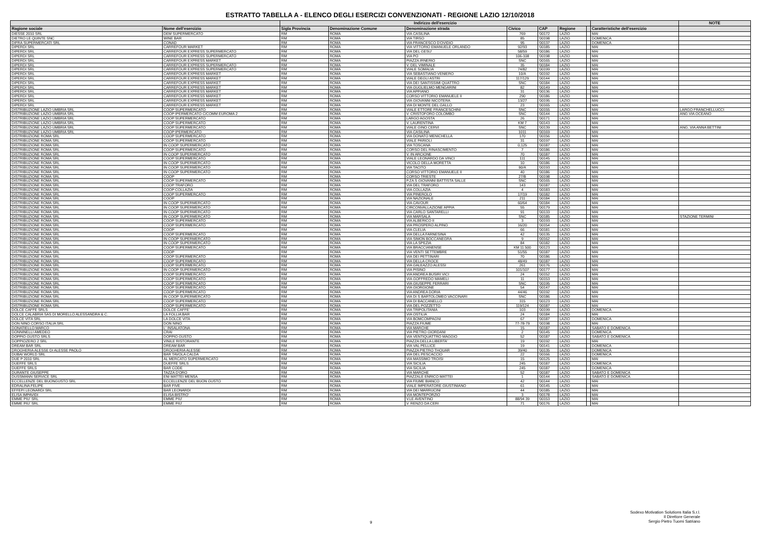ESTRATTO TABELLA A - ELENCO DEGLI ESERCIZI CONVENZIONATI - REGIONE LAZIO 12/10/2018
| | | Indirizzo dell'esercizio | | | | | | | | NOTE |
| --- | --- | --- | --- | --- | --- | --- | --- | --- | --- | --- |
| Ragione sociale | Nome dell'esercizio | Sigla Provincia | Denominazione Comune | Denominazione strada | Civico | CAP | Regione | | Caratteristiche dell'esercizio | |
| DIESSE 2010 SRL | DEM SUPERMERCATO | RM | ROMA | VIA CASILINA | 769 | '00172 | LAZIO | | MAI | |
| DIETRO LE QUINTE SNC | WINE BAR | RM | ROMA | VIA TIRSO | 85 | '00198 | LAZIO | | DOMENICA | |
| DIFRA SUPERMERCATI SRL | CONAD | RM | ROMA | VIA FRANCESCO D'OVIDIO | 95 | '00137 | LAZIO | | DOMENICA | |
| DIPERDI SRL | CARREFOUR MARKET | RM | ROMA | VIA VITTORIO EMANUELE ORLANDO | 92/93 | '00185 | LAZIO | | MAI | |
| DIPERDI SRL | CARREFOUR EXPRESS SUPERMERCATO | RM | ROMA | VIA DEL GESU' | 58/59 | '00186 | LAZIO | | MAI | |
| DIPERDI SRL | CARREFOUR EXPRESS SUPERMERCATO | RM | ROMA | VIA PO | 106-108 | '00198 | LAZIO | | MAI | |
| DIPERDI SRL | CARREFOUR EXPRESS MARKET | RM | ROMA | PIAZZA IRNERIO | SNC | '00165 | LAZIO | | MAI | |
| DIPERDI SRL | CARREFOUR EXPRESS SUPERMERCATO | RM | ROMA | V. DEL VIMINALE | 35 | '00184 | LAZIO | | MAI | |
| DIPERDI SRL | CARREFOUR EXPRESS SUPERMERCATO | RM | ROMA | VIALE SOMALIA | 74/82 | '00199 | LAZIO | | MAI | |
| DIPERDI SRL | CARREFOUR EXPRESS MARKET | RM | ROMA | VIA SEBASTIANO VENIERO | 10/A | '00192 | LAZIO | | MAI | |
| DIPERDI SRL | CARREFOUR EXPRESS MARKET | RM | ROMA | VIALE DEGLI ASTRI | 117/129 | '00144 | LAZIO | | MAI | |
| DIPERDI SRL | CARREFOUR EXPRESS MARKET | RM | ROMA | VIA DEI SANTISSIMI QUATTRO | SNC | '00184 | LAZIO | | MAI | |
| DIPERDI SRL | CARREFOUR EXPRESS MARKET | RM | ROMA | VIA GUGLIELMO MENGARINI | 82 | '00149 | LAZIO | | MAI | |
| DIPERDI SRL | CARREFOUR EXPRESS MARKET | RM | ROMA | VIA APPIANO | 31 | '00136 | LAZIO | | MAI | |
| DIPERDI SRL | CARREFOUR EXPRESS MARKET | RM | ROMA | CORSO VITTORIO EMANUELE II | 290 | '00186 | LAZIO | | MAI | |
| DIPERDI SRL | CARREFOUR EXPRESS MARKET | RM | ROMA | VIA GIOVANNI NICOTERA | 13/27 | '00195 | LAZIO | | MAI | |
| DIPERDI SRL | CARREFOUR EXPRESS MARKET | RM | ROMA | VIA DI MONTE DEL GALLO | 23 | '00165 | LAZIO | | MAI | |
| DISTRIBUZIONE LAZIO UMBRIA SRL | COOP SUPERMERCATO | RM | ROMA | VIALE ETTORE FRANCESCHINI | SNC | '00155 | LAZIO | | MAI | LARGO FRANCHELLUCCI |
| DISTRIBUZIONE LAZIO UMBRIA SRL | COOP IPERMERCATO C/COMM EUROMA 2 | RM | ROMA | V. CRISTOFORO COLOMBO | SNC | '00144 | LAZIO | | MAI | ANG VIA OCEANO |
| DISTRIBUZIONE LAZIO UMBRIA SRL | COOP SUPERMERCATO | RM | ROMA | LARGO AGOSTA | 26 | '00171 | LAZIO | | MAI | |
| DISTRIBUZIONE LAZIO UMBRIA SRL | COOP SUPERMERCATO | RM | ROMA | V. LAURENTINA | KM 7 | '00143 | LAZIO | | MAI | |
| DISTRIBUZIONE LAZIO UMBRIA SRL | COOP SUPERMERCATO | RM | ROMA | VIALE GINO CERVI | SNC | '00139 | LAZIO | | MAI | ANG. VIA ANNA BETTINI |
| DISTRIBUZIONE LAZIO UMBRIA SRL | COOP IPERMERCATO | RM | ROMA | VIA CASILINA | 1011 | '00169 | LAZIO | | MAI | |
| DISTRIBUZIONE ROMA SRL | COOP SUPERMERCATO | RM | ROMA | VIA DONATO MENICHELLA | 170 | '00156 | LAZIO | | MAI | |
| DISTRIBUZIONE ROMA SRL | COOP SUPERMERCATO | RM | ROMA | VIALE PARIOLI | 31 | '00197 | LAZIO | | MAI | |
| DISTRIBUZIONE ROMA SRL | IN COOP SUPERMERCATO | RM | ROMA | VIA TOSCANA | 0,125 | '00187 | LAZIO | | MAI | |
| DISTRIBUZIONE ROMA SRL | COOP SUPERMERCATO | RM | ROMA | CORSO DEL RINASCIMENTO | 7 | '00186 | LAZIO | | MAI | |
| DISTRIBUZIONE ROMA SRL | IN COOP SUPERMERCATO | RM | ROMA | V. IN ARCIONE | 70 | '00187 | LAZIO | | MAI | |
| DISTRIBUZIONE ROMA SRL | COOP SUPERMERCATO | RM | ROMA | VIALE LEONARDO DA VINCI | 111 | '00145 | LAZIO | | MAI | |
| DISTRIBUZIONE ROMA SRL | IN COOP SUPERMERCATO | RM | ROMA | VICOLO DELLA MORETTA | 10 | '00186 | LAZIO | | MAI | |
| DISTRIBUZIONE ROMA SRL | IN COOP SUPERMERCATO | RM | ROMA | VIA TACITO | 90/A | '00193 | LAZIO | | MAI | |
| DISTRIBUZIONE ROMA SRL | IN COOP SUPERMERCATO | RM | ROMA | CORSO VITTORIO EMANUELE II | 40 | '00186 | LAZIO | | MAI | |
| DISTRIBUZIONE ROMA SRL | COOP | RM | ROMA | CORSO TRIESTE | 27/B | '00198 | LAZIO | | MAI | |
| DISTRIBUZIONE ROMA SRL | COOP SUPERMERCATO | RM | ROMA | P.ZA S GIOVANNI BATTISTA SALLE | SNC | '00165 | LAZIO | | MAI | |
| DISTRIBUZIONE ROMA SRL | COOP TRAFORO | RM | ROMA | VIA DEL TRAFORO | 143 | '00187 | LAZIO | | MAI | |
| DISTRIBUZIONE ROMA SRL | COOP COLLAZIA | RM | ROMA | VIA COLLAZIA | 4 | '00183 | LAZIO | | MAI | |
| DISTRIBUZIONE ROMA SRL | COOP SUPERMERCATO | RM | ROMA | VIA PINEROLO | 17/19 | '00182 | LAZIO | | MAI | |
| DISTRIBUZIONE ROMA SRL | COOP | RM | ROMA | VIA NAZIONALE | 211 | '00184 | LAZIO | | MAI | |
| DISTRIBUZIONE ROMA SRL | IN COOP SUPERMERCATO | RM | ROMA | VIA CAVOUR | 60/64 | '00184 | LAZIO | | MAI | |
| DISTRIBUZIONE ROMA SRL | IN COOP SUPERMERCATO | RM | ROMA | CIRCONVALLAZIONE APPIA | 55 | '00179 | LAZIO | | MAI | |
| DISTRIBUZIONE ROMA SRL | IN COOP SUPERMERCATO | RM | ROMA | VIA CARLO SANTARELLI | 91 | '00133 | LAZIO | | MAI | |
| DISTRIBUZIONE ROMA SRL | IN COOP SUPERMERCATO | RM | ROMA | VIA MARSALA | SNC | '00185 | LAZIO | | MAI | STAZIONE TERMINI |
| DISTRIBUZIONE ROMA SRL | COOP SUPERMERCATO | RM | ROMA | VIA ALBERICO II | 3 | '00193 | LAZIO | | MAI | |
| DISTRIBUZIONE ROMA SRL | COOP SUPERMERCATO | RM | ROMA | VIA PROSPERO ALPINO | 16/20 | '00154 | LAZIO | | MAI | |
| DISTRIBUZIONE ROMA SRL | COOP | RM | ROMA | VIA CLELIA | 66 | '00181 | LAZIO | | MAI | |
| DISTRIBUZIONE ROMA SRL | COOP SUPERMERCATO | RM | ROMA | VIA DELLA FARNESINA | 42 | '00135 | LAZIO | | MAI | |
| DISTRIBUZIONE ROMA SRL | IN COOP SUPERMERCATO | RM | ROMA | VIA SIMON BOCCANEGRA | 9 | '00162 | LAZIO | | MAI | |
| DISTRIBUZIONE ROMA SRL | IN COOP SUPERMERCATO | RM | ROMA | VIA LA SPEZIA | 84 | '00182 | LAZIO | | MAI | |
| DISTRIBUZIONE ROMA SRL | COOP SUPERMERCATO | RM | ROMA | VIA BRACCIANENSE | KM 11.500 | '00123 | LAZIO | | MAI | |
| DISTRIBUZIONE ROMA SRL | COOP | RM | ROMA | VIA VENTI SETTEMBRE | 51/55 | '00187 | LAZIO | | MAI | |
| DISTRIBUZIONE ROMA SRL | COOP SUPERMERCATO | RM | ROMA | VIA DEI PETTINARI | 70 | '00186 | LAZIO | | MAI | |
| DISTRIBUZIONE ROMA SRL | COOP SUPERMERCATO | RM | ROMA | VIA DELLA CROCE | 48/49 | '00187 | LAZIO | | MAI | |
| DISTRIBUZIONE ROMA SRL | COOP SUPERMERCATO | RM | ROMA | VIA GALEAZZO ALESSI | 261 | '00176 | LAZIO | | MAI | |
| DISTRIBUZIONE ROMA SRL | IN COOP SUPERMERCATO | RM | ROMA | VIA PISINO | 101/107 | '00177 | LAZIO | | MAI | |
| DISTRIBUZIONE ROMA SRL | COOP SUPERMERCATO | RM | ROMA | VIA ANDREA BUSIRI VICI | 24 | '00152 | LAZIO | | MAI | |
| DISTRIBUZIONE ROMA SRL | COOP SUPERMERCATO | RM | ROMA | VIA GOFFREDO MAMELI | 11 | '00153 | LAZIO | | MAI | |
| DISTRIBUZIONE ROMA SRL | COOP SUPERMERCATO | RM | ROMA | VIA GIUSEPPE FERRARI | SNC | '00195 | LAZIO | | MAI | |
| DISTRIBUZIONE ROMA SRL | COOP SUPERMERCATO | RM | ROMA | VIA GIORGIONE | 54 | '00147 | LAZIO | | MAI | |
| DISTRIBUZIONE ROMA SRL | COOP SUPERMERCATO | RM | ROMA | VIA ANDREA DORIA | 44/46 | '00192 | LAZIO | | MAI | |
| DISTRIBUZIONE ROMA SRL | IN COOP SUPERMERCATO | RM | ROMA | VIA DI S BARTOLOMEO VACCINARI | SNC | '00186 | LAZIO | | MAI | |
| DISTRIBUZIONE ROMA SRL | COOP SUPERMERCATO | RM | ROMA | VIA DI BACCANELLO | 315 | '00123 | LAZIO | | MAI | |
| DISTRIBUZIONE ROMA SRL | COOP SUPERMERCATO | RM | ROMA | VIA DEL POZZETTO | 119/124 | '00187 | LAZIO | | MAI | |
| DOLCE CAFFE SRLS | DOLCE CAFFE' | RM | ROMA | VIA TRIPOLITANIA | 103 | '00199 | LAZIO | | DOMENICA | |
| DOLCE CALABRIA SAS DI MORELLO ALESSANDRA & C. | LA FOLLIA BAR | RM | ROMA | VIA OSTILIA | 24 | '00184 | LAZIO | | MAI | |
| DOLCE VITA SRL | LA DOLCE VITA | RM | ROMA | VIA BOMCOMPAGNI | 67 | '00187 | LAZIO | | DOMENICA | |
| DON NINO CORSO ITALIA SRL | DON NINO | RM | ROMA | PIAZZA FIUME | 77-78-79 | '00198 | LAZIO | | MAI | |
| DONATIELLO MARCO | L' INSALATONA | RM | ROMA | VIA MARCHE | 15 | '00187 | LAZIO | | SABATO E DOMENICA | |
| DONNINELLI AMEDEO | CRAI | RM | ROMA | VIA PIETRO GIORDANI | 2 | '00145 | LAZIO | | DOMENICA | |
| DOPPIO GUSTO SRLS | DOPPIO GUSTO | RM | ROMA | VIA VENTIQUATTRO MAGGIO | 52 | '00187 | LAZIO | | SABATO E DOMENICA | |
| DOPPIOZERO 2 SRL | VINILE RISTORANTE | RM | ROMA | PIAZZA DELLA LIBERTA' | 19 | '00192 | LAZIO | | MAI | |
| DREAM BAR SRL | DREAM BAR | RM | ROMA | VIA VAL PELLICE | 19 | '00141 | LAZIO | | DOMENICA | |
| DROGHERIA ALESSE DI ALESSE PAOLO | DROGHERIA ALESSE | RM | ROMA | PIAZZA PIETRO THOUAR | 39/40 | '00135 | LAZIO | | DOMENICA | |
| DUBAI WORLD SRL | BAR TAVOLA CALDA | RM | ROMA | VIA DEL PESCACCIO | 22 | '00166 | LAZIO | | DOMENICA | |
| DUE P 2010 SRL | AL MERCATO SUPERMERCATO | RM | ROMA | VIA MASSIMO TROISI | 15 | '00125 | LAZIO | | MAI | |
| DUEFFE SRLS | DUEFFE SRLS | RM | ROMA | VIA SICILIA | 245 | '00187 | LAZIO | | DOMENICA | |
| DUEFFE SRLS | BAR CODE | RM | ROMA | VIA SICILIA | 245 | '00187 | LAZIO | | DOMENICA | |
| DURANTE GIUSEPPE | TAZZA D'ORO | RM | ROMA | VIA MARCHE | 52 | '00187 | LAZIO | | SABATO E DOMENICA | |
| DUSSMANN SERVICE SRL | ENI MATTEI MENSA | RM | ROMA | PIAZZALE ENRICO MATTEI | 1 | '00144 | LAZIO | | SABATO E DOMENICA | |
| ECCELLENZE DEL BUONGUSTO SRL | ECCELLENZE DEL BUON GUSTO | RM | ROMA | VIA FIUME BIANCO | 42 | '00144 | LAZIO | | MAI | |
| EDRALINA FELIPE | BAR FIVE | RM | ROMA | VIALE IMPERATORE GIUSTINIANO | 61 | '00145 | LAZIO | | MAI | |
| EFFEPI LEONARDI SRL | BAR LEONARDI | RM | ROMA | VIA DEI MARRUCINI | 44 | '00185 | LAZIO | | MAI | |
| ELISA IMPAVIDI | ELISA BISTRO' | RM | ROMA | VIA MONTEPORZIO | 3 | '00178 | LAZIO | | MAI | |
| EMME PIU' SRL | EMME PIU' | RM | ROMA | V.LE AVENTINO | 88/94 39 | '00153 | LAZIO | | MAI | |
| EMME PIU' SRL | EMME PIU' | RM | ROMA | V. RENZO DA CERI | 71 | '00176 | LAZIO | | MAI | |
9
Sodexo Motivation Solutions Italia S.r.l.
Il Direttore Generale
Sergio Pietro Tuomi Satriano